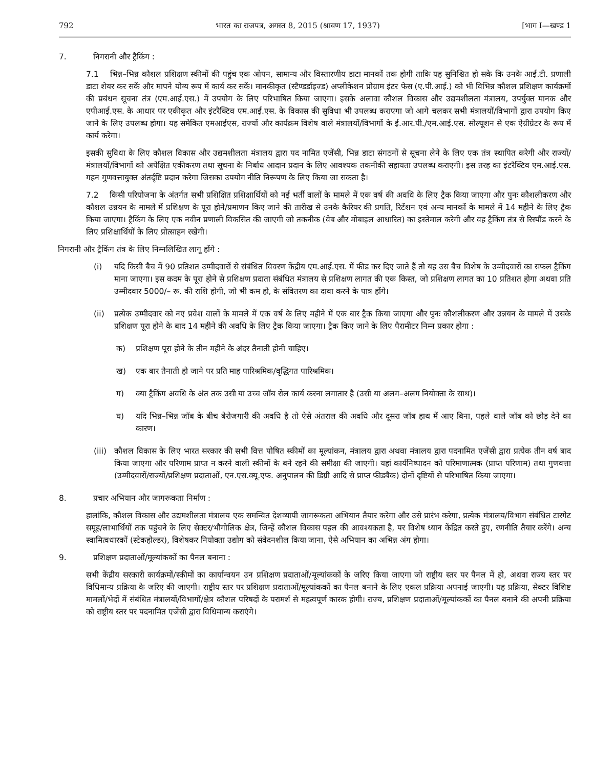792 भारत का राजपत्र, अगस्त 8, 2015 (श्रावण 17, 1937) [भाग I—खण्ड 1
7. निगरानी और ट्रैकिंग :
7.1 भिन्न–भिन्न कौशल प्रशिक्षण स्कीमों की पहुंच एक ओपन, सामान्य और विस्तारणीय डाटा मानकों तक होगी ताकि यह सुनिश्चित हो सके कि उनके आई.टी. प्रणाली डाटा शेयर कर सकें और मापने योग्य रूप में कार्य कर सकें। मानकीकृत (स्टैण्डर्डाइज्ड) अप्लीकेशन प्रोग्राम इंटर फेस (ए.पी.आई.) को भी विभिन्न कौशल प्रशिक्षण कार्यक्रमों की प्रबंधन सूचना तंत्र (एम.आई.एस.) में उपयोग के लिए परिभाषित किया जाएगा। इसके अलावा कौशल विकास और उद्यमशीलता मंत्रालय, उपर्युक्त मानक और एपीआई.एस. के आधार पर एकीकृत और इंटरैक्टिव एम.आई.एस. के विकास की सुविधा भी उपलब्ध कराएगा जो आगे चलकर सभी मंत्रालयों/विभागों द्वारा उपयोग किए जाने के लिए उपलब्ध होगा। यह समेकित एमआईएस, राज्यों और कार्यक्रम विशेष वाले मंत्रालयों/विभागों के ई.आर.पी./एम.आई.एस. सोल्यूशन से एक ऐग्रीग्रेटर के रूप में कार्य करेगा।
इसकी सुविधा के लिए कौशल विकास और उद्यमशीलता मंत्रालय द्वारा पद नामित एजेंसी, भिन्न डाटा संगठनों से सूचना लेने के लिए एक तंत्र स्थापित करेगी और राज्यों/मंत्रालयों/विभागों को अपेक्षित एकीकरण तथा सूचना के निर्बाध आदान प्रदान के लिए आवश्यक तकनीकी सहायता उपलब्ध कराएगी। इस तरह का इंटरैक्टिव एम.आई.एस. गहन गुणवत्तायुक्त अंतर्दृष्टि प्रदान करेगा जिसका उपयोग नीति निरूपण के लिए किया जा सकता है।
7.2 किसी परियोजना के अंतर्गत सभी प्रशिक्षित प्रशिक्षार्थियों को नई भर्ती वालों के मामले में एक वर्ष की अवधि के लिए ट्रैक किया जाएगा और पुनः कौशलीकरण और कौशल उन्नयन के मामले में प्रशिक्षण के पूरा होने/प्रमाणन किए जाने की तारीख से उनके कैरियर की प्रगति, रिटेंशन एवं अन्य मानकों के मामले में 14 महीने के लिए ट्रैक किया जाएगा। ट्रैकिंग के लिए एक नवीन प्रणाली विकसित की जाएगी जो तकनीक (वेब और मोबाइल आधारित) का इस्तेमाल करेगी और वह ट्रैकिंग तंत्र से रिस्पौंड करने के लिए प्रशिक्षार्थियों के लिए प्रोत्साहन रखेगी।
निगरानी और ट्रैकिंग तंत्र के लिए निम्नलिखित लागू होंगे :
(i) यदि किसी बैच में 90 प्रतिशत उम्मीदवारों से संबंधित विवरण केंद्रीय एम.आई.एस. में फीड कर दिए जाते हैं तो यह उस बैच विशेष के उम्मीदवारों का सफल ट्रैकिंग माना जाएगा। इस कदम के पूरा होने से प्रशिक्षण प्रदाता संबंधित मंत्रालय से प्रशिक्षण लागत की एक किस्त, जो प्रशिक्षण लागत का 10 प्रतिशत होगा अथवा प्रति उम्मीदवार 5000/– रू. की राशि होगी, जो भी कम हो, के संवितरण का दावा करने के पात्र होंगे।
(ii) प्रत्येक उम्मीदवार को नए प्रवेश वालों के मामले में एक वर्ष के लिए महीने में एक बार ट्रैक किया जाएगा और पुनः कौशलीकरण और उन्नयन के मामले में उसके प्रशिक्षण पूरा होने के बाद 14 महीने की अवधि के लिए ट्रैक किया जाएगा। ट्रैक किए जाने के लिए पैरामीटर निम्न प्रकार होगा :
क) प्रशिक्षण पूरा होने के तीन महीने के अंदर तैनाती होनी चाहिए।
ख) एक बार तैनाती हो जाने पर प्रति माह पारिश्रमिक/वृद्धिगत पारिश्रमिक।
ग) क्या ट्रैकिंग अवधि के अंत तक उसी या उच्च जॉब रोल कार्य करना लगातार है (उसी या अलग–अलग नियोक्ता के साथ)।
घ) यदि भिन्न–भिन्न जॉब के बीच बेरोजगारी की अवधि है तो ऐसे अंतराल की अवधि और दूसरा जॉब हाथ में आए बिना, पहले वाले जॉब को छोड़ देने का कारण।
(iii)
कौशल विकास के लिए भारत सरकार की सभी वित्त पोषित स्कीमों का मूल्यांकन, मंत्रालय द्वारा अथवा मंत्रालय द्वारा पदनामित एजेंसी द्वारा प्रत्येक तीन वर्ष बाद किया जाएगा और परिणाम प्राप्त न करने वाली स्कीमों के बने रहने की समीक्षा की जाएगी। यहां कार्यनिष्पादन को परिमाणात्मक (प्राप्त परिणाम) तथा गुणवत्ता (उम्मीदवारों/राज्यों/प्रशिक्षण प्रदाताओं, एन.एस.क्यू.एफ. अनुपालन की डिग्री आदि से प्राप्त फीडबैक) दोनों दृष्टियों से परिभाषित किया जाएगा।
8. प्रचार अभियान और जागरूकता निर्माण :
हालांकि, कौशल विकास और उद्यमशीलता मंत्रालय एक समन्वित देशव्यापी जागरूकता अभियान तैयार करेगा और उसे प्रारंभ करेगा, प्रत्येक मंत्रालय/विभाग संबंधित टारगेट समूह/लाभार्थियों तक पहुंचने के लिए सेक्टर/भौगोलिक क्षेत्र, जिन्हें कौशल विकास पहल की आवश्यकता है, पर विशेष ध्यान केंद्रित करते हुए, रणनीति तैयार करेंगे। अन्य स्वामित्वधारकों (स्टेकहोल्डर), विशेषकर नियोक्ता उद्योग को संवेदनशील किया जाना, ऐसे अभियान का अभिन्न अंग होगा।
9. प्रशिक्षण प्रदाताओं/मूल्यांककों का पैनल बनाना :
सभी केंद्रीय सरकारी कार्यक्रमों/स्कीमों का कार्यान्वयन उन प्रशिक्षण प्रदाताओं/मूल्यांककों के जरिए किया जाएगा जो राष्ट्रीय स्तर पर पैनल में हो, अथवा राज्य स्तर पर विधिमान्य प्रक्रिया के जरिए की जाएगी। राष्ट्रीय स्तर पर प्रशिक्षण प्रदाताओं/मूल्यांककों का पैनल बनाने के लिए एकल प्रक्रिया अपनाई जाएगी। यह प्रक्रिया, सेक्टर विशिष्ट मामलों/भेदों में संबंधित मंत्रालयों/विभागों/क्षेत्र कौशल परिषदों के परामर्श से महत्वपूर्ण कारक होगी। राज्य, प्रशिक्षण प्रदाताओं/मूल्यांककों का पैनल बनाने की अपनी प्रक्रिया को राष्ट्रीय स्तर पर पदनामित एजेंसी द्वारा विधिमान्य कराएंगे।